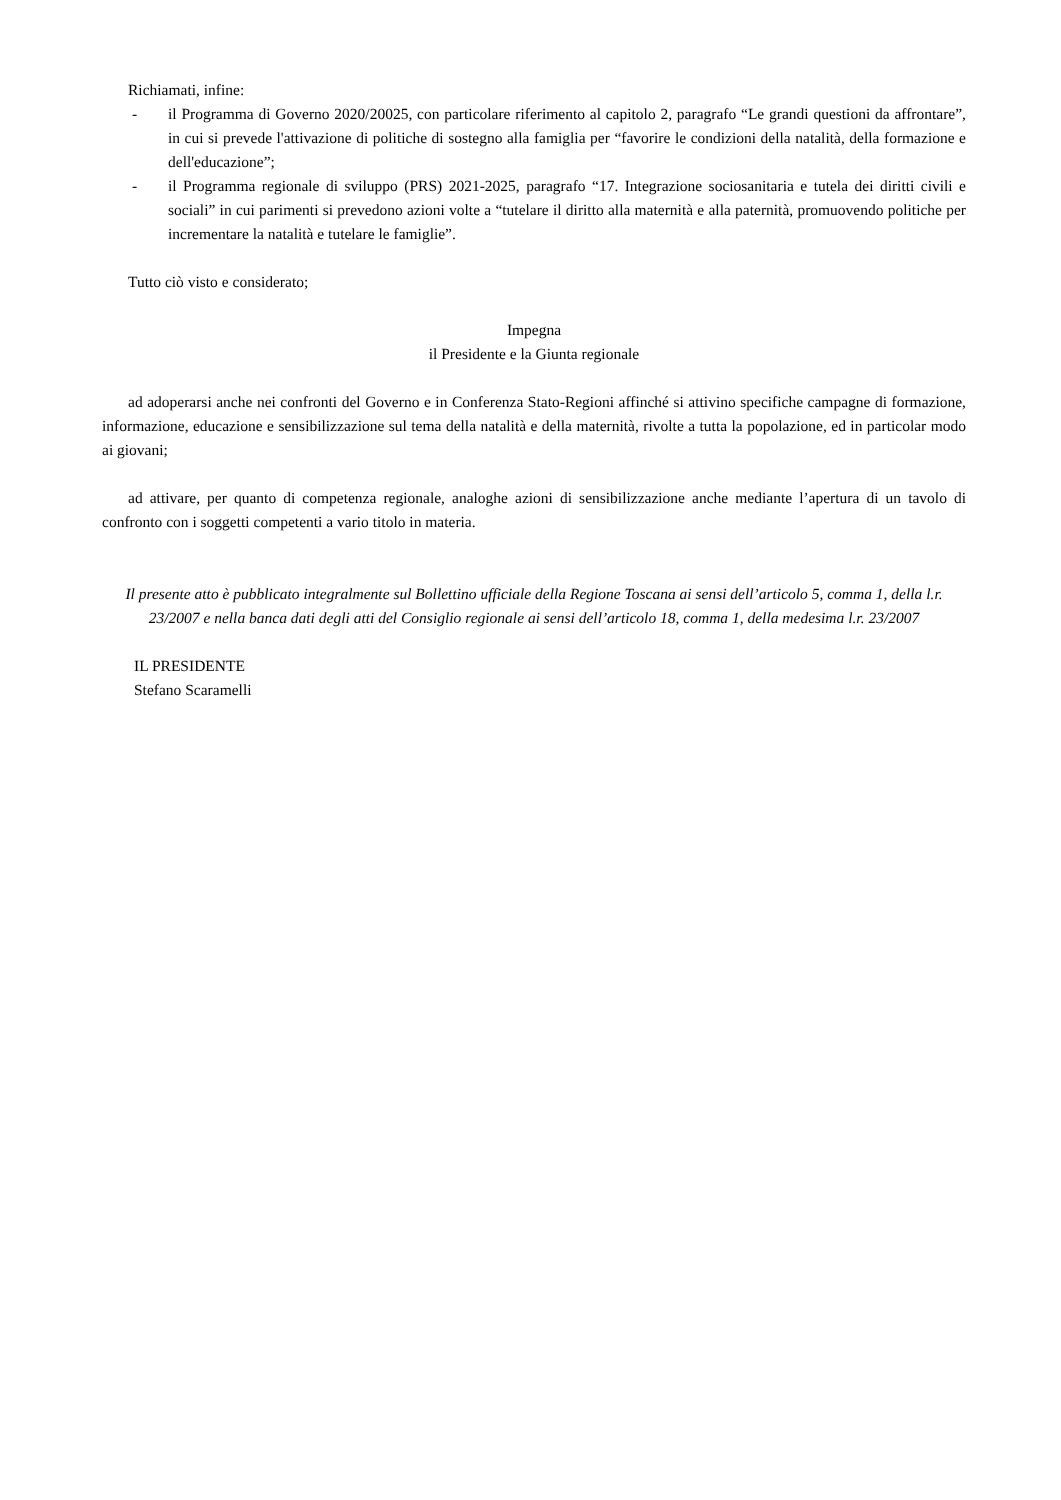Richiamati, infine:
- il Programma di Governo 2020/20025, con particolare riferimento al capitolo 2, paragrafo “Le grandi questioni da affrontare”, in cui si prevede l'attivazione di politiche di sostegno alla famiglia per “favorire le condizioni della natalità, della formazione e dell'educazione”;
- il Programma regionale di sviluppo (PRS) 2021-2025, paragrafo “17. Integrazione sociosanitaria e tutela dei diritti civili e sociali” in cui parimenti si prevedono azioni volte a “tutelare il diritto alla maternità e alla paternità, promuovendo politiche per incrementare la natalità e tutelare le famiglie”.
Tutto ciò visto e considerato;
Impegna
il Presidente e la Giunta regionale
ad adoperarsi anche nei confronti del Governo e in Conferenza Stato-Regioni affinché si attivino specifiche campagne di formazione, informazione, educazione e sensibilizzazione sul tema della natalità e della maternità, rivolte a tutta la popolazione, ed in particolar modo ai giovani;
ad attivare, per quanto di competenza regionale, analoghe azioni di sensibilizzazione anche mediante l’apertura di un tavolo di confronto con i soggetti competenti a vario titolo in materia.
Il presente atto è pubblicato integralmente sul Bollettino ufficiale della Regione Toscana ai sensi dell’articolo 5, comma 1, della l.r. 23/2007 e nella banca dati degli atti del Consiglio regionale ai sensi dell’articolo 18, comma 1, della medesima l.r. 23/2007
IL PRESIDENTE
Stefano Scaramelli